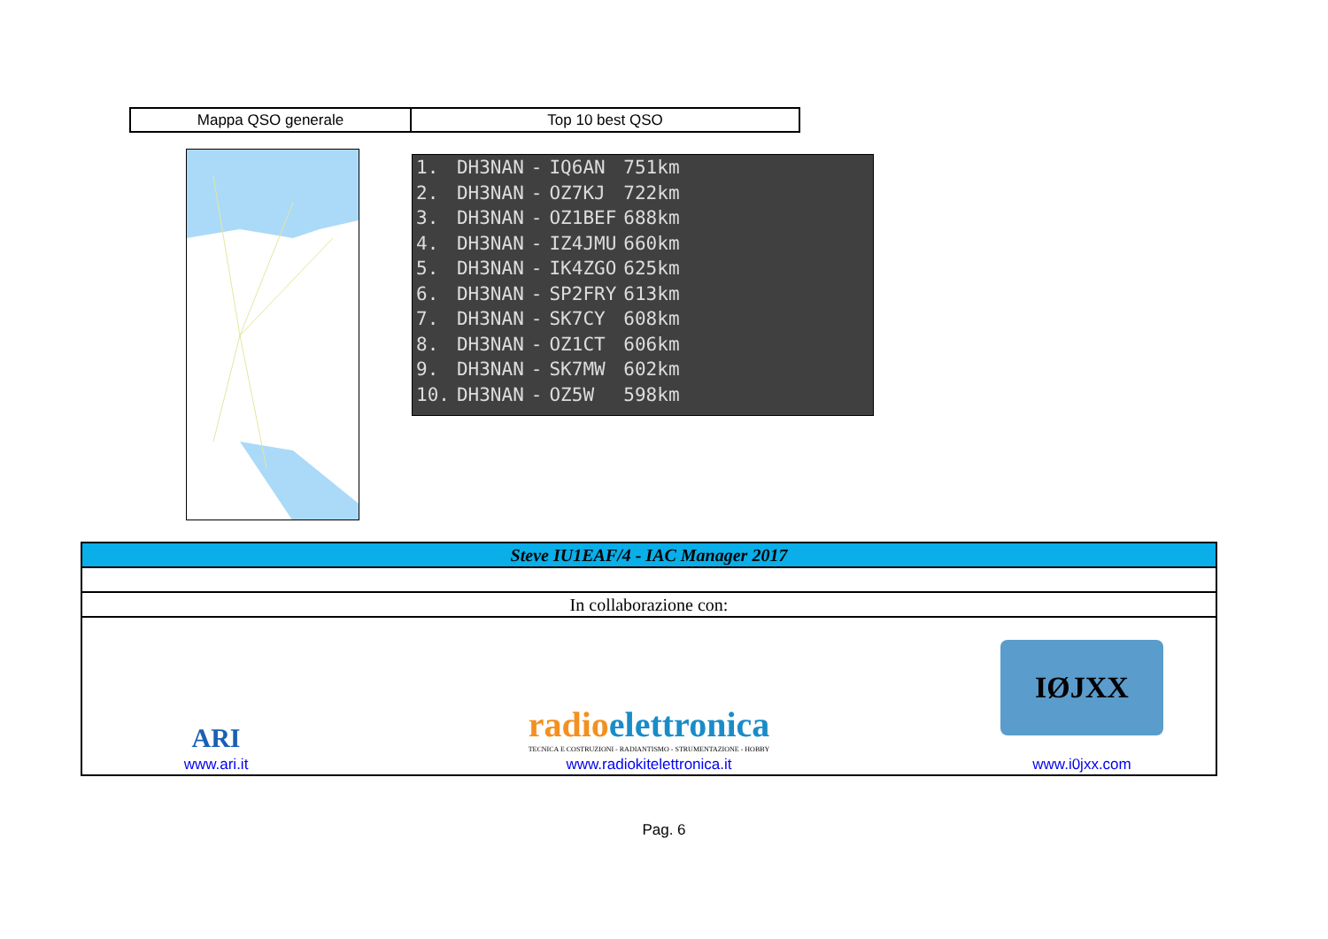| Mappa QSO generale | Top 10 best QSO |
| 1. | DH3NAN | - | IQ6AN | 751km |
| 2. | DH3NAN | - | OZ7KJ | 722km |
| 3. | DH3NAN | - | OZ1BEF | 688km |
| 4. | DH3NAN | - | IZ4JMU | 660km |
| 5. | DH3NAN | - | IK4ZGO | 625km |
| 6. | DH3NAN | - | SP2FRY | 613km |
| 7. | DH3NAN | - | SK7CY | 608km |
| 8. | DH3NAN | - | OZ1CT | 606km |
| 9. | DH3NAN | - | SK7MW | 602km |
| 10. | DH3NAN | - | OZ5W | 598km |
| Steve IU1EAF/4 - IAC Manager 2017 | | |
| In collaborazione con: | | |
| ARI www.ari.it | radio elettronica TECNICA E COSTRUZIONI - RADIANTISMO - STRUMENTAZIONE - HOBBY www.radiokitelettronica.it | IØJXX www.i0jxx.com |
Pag. 6